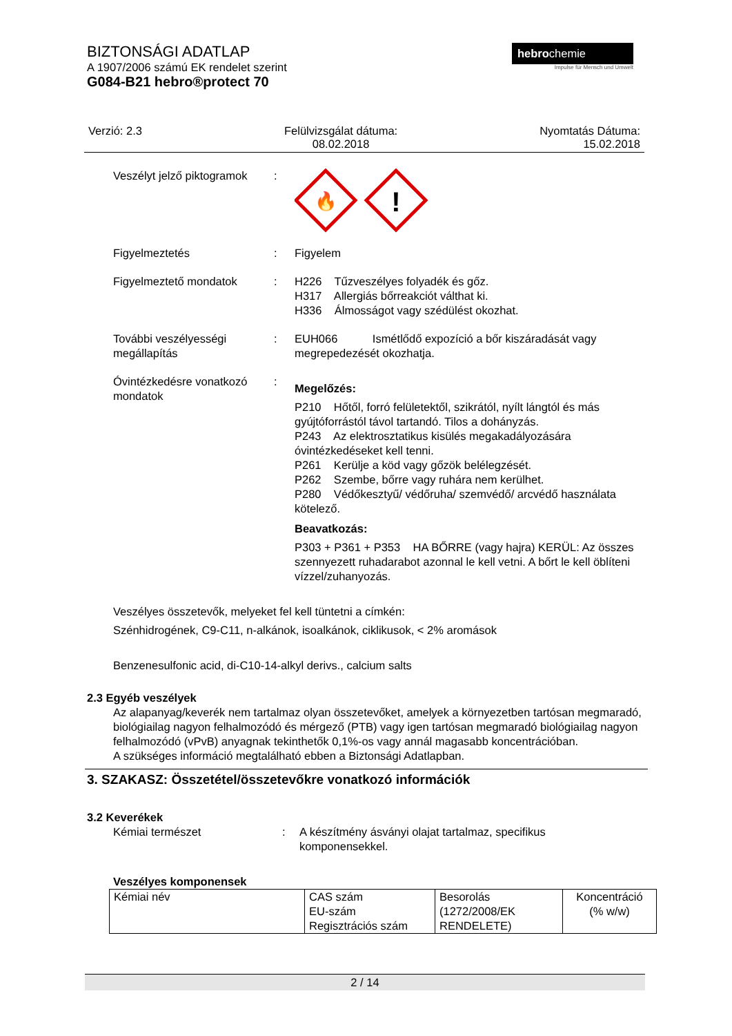BIZTONSÁGI ADATLAP
A 1907/2006 számú EK rendelet szerint
G084-B21 hebro®protect 70
hebrochemie
Impulse für Mensch und Umwelt
Verzió: 2.3 Felülvizsgálat dátuma:
08.02.2018
Nyomtatás Dátuma:
15.02.2018
Veszélyt jelző piktogramok
:
🔥
!
Figyelmeztetés : Figyelem
Figyelmeztető mondatok : H226 Tűzveszélyes folyadék és gőz.
H317 Allergiás bőrreakciót válthat ki.
H336 Álmosságot vagy szédülést okozhat.
További veszélyességi megállapítás
: EUH066 Ismétlődő expozíció a bőr kiszáradását vagy megrepedezését okozhatja.
Óvintézkedésre vonatkozó mondatok
:
Megelőzés:
P210 Hőtől, forró felületektől, szikrától, nyílt lángtól és más gyújtóforrástól távol tartandó. Tilos a dohányzás.
P243 Az elektrosztatikus kisülés megakadályozására óvintézkedéseket kell tenni.
P261 Kerülje a köd vagy gőzök belélegzését.
P262 Szembe, bőrre vagy ruhára nem kerülhet.
P280 Védőkesztyű/ védőruha/ szemvédő/ arcvédő használata kötelező.
Beavatkozás:
P303 + P361 + P353 HA BŐRRE (vagy hajra) KERÜL: Az összes szennyezett ruhadarabot azonnal le kell vetni. A bőrt le kell öblíteni vízzel/zuhanyozás.
Veszélyes összetevők, melyeket fel kell tüntetni a címkén:
Szénhidrogének, C9-C11, n-alkánok, isoalkánok, ciklikusok, < 2% aromások
Benzenesulfonic acid, di-C10-14-alkyl derivs., calcium salts
2.3 Egyéb veszélyek
Az alapanyag/keverék nem tartalmaz olyan összetevőket, amelyek a környezetben tartósan megmaradó, biológiailag nagyon felhalmozódó és mérgező (PTB) vagy igen tartósan megmaradó biológiailag nagyon felhalmozódó (vPvB) anyagnak tekinthetők 0,1%-os vagy annál magasabb koncentrációban.
A szükséges információ megtalálható ebben a Biztonsági Adatlapban.
3. SZAKASZ: Összetétel/összetevőkre vonatkozó információk
3.2 Keverékek
Kémiai természet : A készítmény ásványi olajat tartalmaz, specifikus komponensekkel.
Veszélyes komponensek
| Kémiai név | CAS szám EU-szám Regisztrációs szám | Besorolás (1272/2008/EK RENDELETE) | Koncentráció (% w/w) |
2 / 14